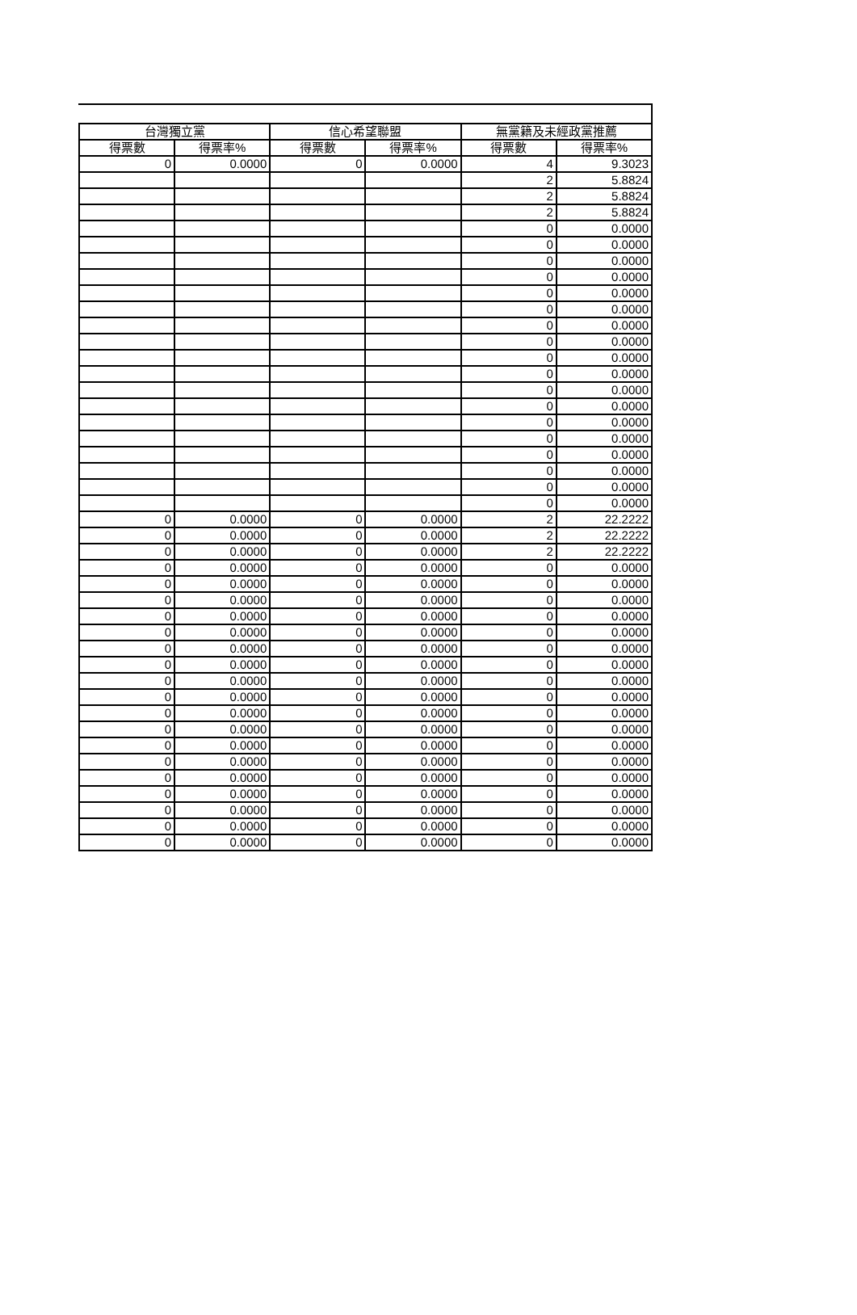| 台灣獨立黨 | | 信心希望聯盟 | | 無黨籍及未經政黨推薦 | |
| --- | --- | --- | --- | --- | --- |
| 得票數 | 得票率% | 得票數 | 得票率% | 得票數 | 得票率% |
| 0 | 0.0000 | 0 | 0.0000 | 4 | 9.3023 |
| | | | | 2 | 5.8824 |
| | | | | 2 | 5.8824 |
| | | | | 2 | 5.8824 |
| | | | | 0 | 0.0000 |
| | | | | 0 | 0.0000 |
| | | | | 0 | 0.0000 |
| | | | | 0 | 0.0000 |
| | | | | 0 | 0.0000 |
| | | | | 0 | 0.0000 |
| | | | | 0 | 0.0000 |
| | | | | 0 | 0.0000 |
| | | | | 0 | 0.0000 |
| | | | | 0 | 0.0000 |
| | | | | 0 | 0.0000 |
| | | | | 0 | 0.0000 |
| | | | | 0 | 0.0000 |
| | | | | 0 | 0.0000 |
| | | | | 0 | 0.0000 |
| | | | | 0 | 0.0000 |
| | | | | 0 | 0.0000 |
| | | | | 0 | 0.0000 |
| 0 | 0.0000 | 0 | 0.0000 | 2 | 22.2222 |
| 0 | 0.0000 | 0 | 0.0000 | 2 | 22.2222 |
| 0 | 0.0000 | 0 | 0.0000 | 2 | 22.2222 |
| 0 | 0.0000 | 0 | 0.0000 | 0 | 0.0000 |
| 0 | 0.0000 | 0 | 0.0000 | 0 | 0.0000 |
| 0 | 0.0000 | 0 | 0.0000 | 0 | 0.0000 |
| 0 | 0.0000 | 0 | 0.0000 | 0 | 0.0000 |
| 0 | 0.0000 | 0 | 0.0000 | 0 | 0.0000 |
| 0 | 0.0000 | 0 | 0.0000 | 0 | 0.0000 |
| 0 | 0.0000 | 0 | 0.0000 | 0 | 0.0000 |
| 0 | 0.0000 | 0 | 0.0000 | 0 | 0.0000 |
| 0 | 0.0000 | 0 | 0.0000 | 0 | 0.0000 |
| 0 | 0.0000 | 0 | 0.0000 | 0 | 0.0000 |
| 0 | 0.0000 | 0 | 0.0000 | 0 | 0.0000 |
| 0 | 0.0000 | 0 | 0.0000 | 0 | 0.0000 |
| 0 | 0.0000 | 0 | 0.0000 | 0 | 0.0000 |
| 0 | 0.0000 | 0 | 0.0000 | 0 | 0.0000 |
| 0 | 0.0000 | 0 | 0.0000 | 0 | 0.0000 |
| 0 | 0.0000 | 0 | 0.0000 | 0 | 0.0000 |
| 0 | 0.0000 | 0 | 0.0000 | 0 | 0.0000 |
| 0 | 0.0000 | 0 | 0.0000 | 0 | 0.0000 |